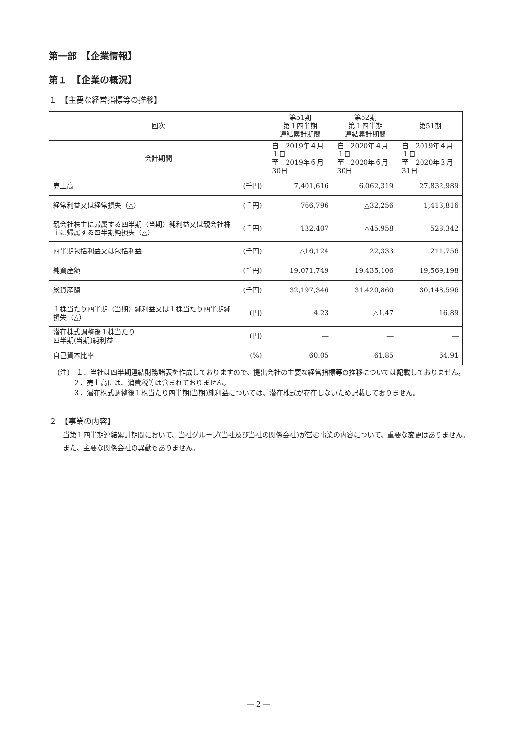第一部　【企業情報】
第１　【企業の概況】
１　【主要な経営指標等の推移】
| 回次 | | 第51期 第１四半期 連結累計期間 | 第52期 第１四半期 連結累計期間 | 第51期 |
| --- | --- | --- | --- | --- |
| 会計期間 | | 自 2019年４月１日 至 2019年６月30日 | 自 2020年４月１日 至 2020年６月30日 | 自 2019年４月１日 至 2020年３月31日 |
| 売上高 | (千円) | 7,401,616 | 6,062,319 | 27,832,989 |
| 経常利益又は経常損失（△） | (千円) | 766,796 | △32,256 | 1,413,816 |
| 親会社株主に帰属する四半期（当期）純利益又は親会社株主に帰属する四半期純損失（△） | (千円) | 132,407 | △45,958 | 528,342 |
| 四半期包括利益又は包括利益 | (千円) | △16,124 | 22,333 | 211,756 |
| 純資産額 | (千円) | 19,071,749 | 19,435,106 | 19,569,198 |
| 総資産額 | (千円) | 32,197,346 | 31,420,860 | 30,148,596 |
| １株当たり四半期（当期）純利益又は１株当たり四半期純損失（△） | (円) | 4.23 | △1.47 | 16.89 |
| 潜在株式調整後１株当たり 四半期(当期)純利益 | (円) | ― | ― | ― |
| 自己資本比率 | (%) | 60.05 | 61.85 | 64.91 |
(注)　１．当社は四半期連結財務諸表を作成しておりますので、提出会社の主要な経営指標等の推移については記載しておりません。
２．売上高には、消費税等は含まれておりません。
３．潜在株式調整後１株当たり四半期(当期)純利益については、潜在株式が存在しないため記載しておりません。
２　【事業の内容】
当第１四半期連結累計期間において、当社グループ(当社及び当社の関係会社)が営む事業の内容について、重要な変更はありません。
また、主要な関係会社の異動もありません。
― 2 ―